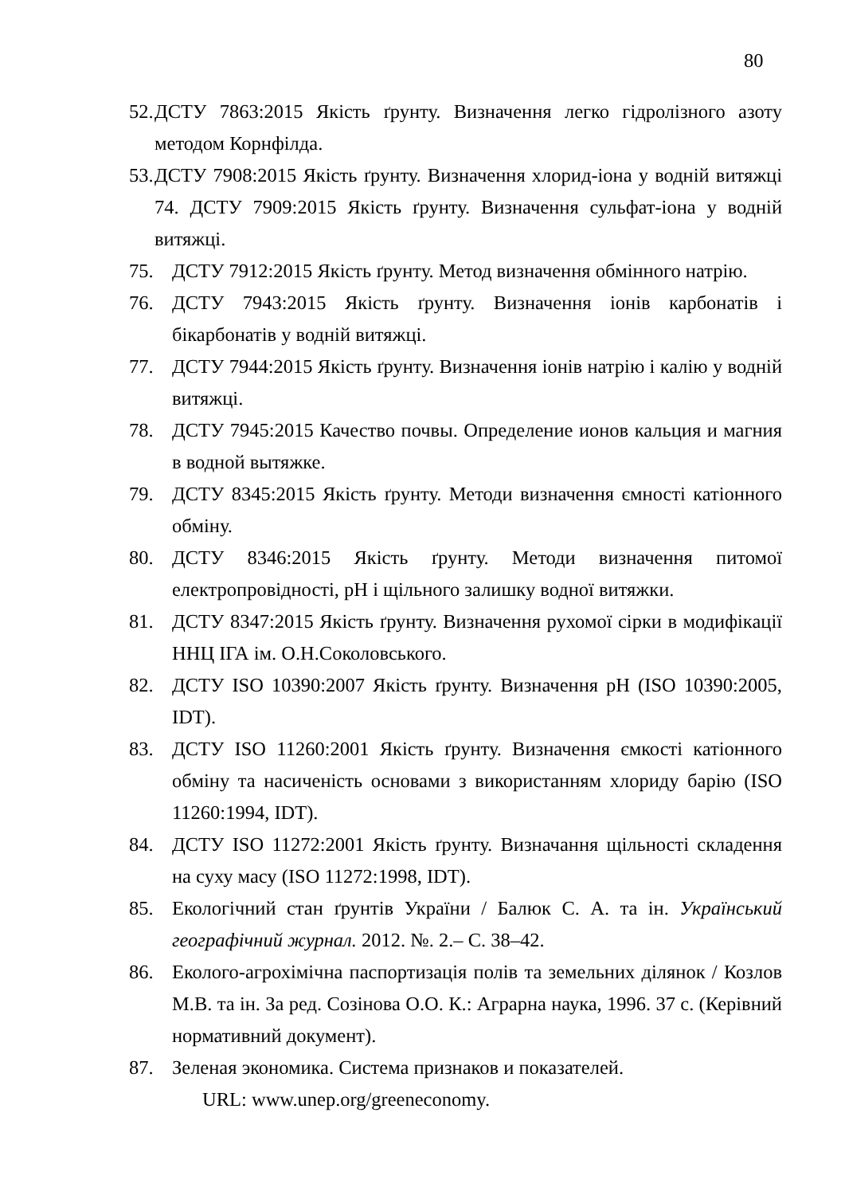80
52. ДСТУ 7863:2015 Якість ґрунту. Визначення легко гідролізного азоту методом Корнфілда.
53. ДСТУ 7908:2015 Якість ґрунту. Визначення хлорид-іона у водній витяжці 74. ДСТУ 7909:2015 Якість ґрунту. Визначення сульфат-іона у водній витяжці.
75. ДСТУ 7912:2015 Якість ґрунту. Метод визначення обмінного натрію.
76. ДСТУ 7943:2015 Якість ґрунту. Визначення іонів карбонатів і бікарбонатів у водній витяжці.
77. ДСТУ 7944:2015 Якість ґрунту. Визначення іонів натрію і калію у водній витяжці.
78. ДСТУ 7945:2015 Качество почвы. Определение ионов кальция и магния в водной вытяжке.
79. ДСТУ 8345:2015 Якість ґрунту. Методи визначення ємності катіонного обміну.
80. ДСТУ 8346:2015 Якість ґрунту. Методи визначення питомої електропровідності, pH і щільного залишку водної витяжки.
81. ДСТУ 8347:2015 Якість ґрунту. Визначення рухомої сірки в модифікації ННЦ ІГА ім. О.Н.Соколовського.
82. ДСТУ ISO 10390:2007 Якість ґрунту. Визначення pH (ISO 10390:2005, IDT).
83. ДСТУ ISO 11260:2001 Якість ґрунту. Визначення ємкості катіонного обміну та насиченість основами з використанням хлориду барію (ISO 11260:1994, IDT).
84. ДСТУ ISO 11272:2001 Якість ґрунту. Визначання щільності складення на суху масу (ISO 11272:1998, IDT).
85. Екологічний стан ґрунтів України / Балюк С. А. та ін. Український географічний журнал. 2012. №. 2.– С. 38–42.
86. Еколого-агрохімічна паспортизація полів та земельних ділянок / Козлов М.В. та ін. За ред. Созінова О.О. К.: Аграрна наука, 1996. 37 с. (Керівний нормативний документ).
87. Зеленая экономика. Система признаков и показателей.
URL: www.unep.org/greeneconomy.